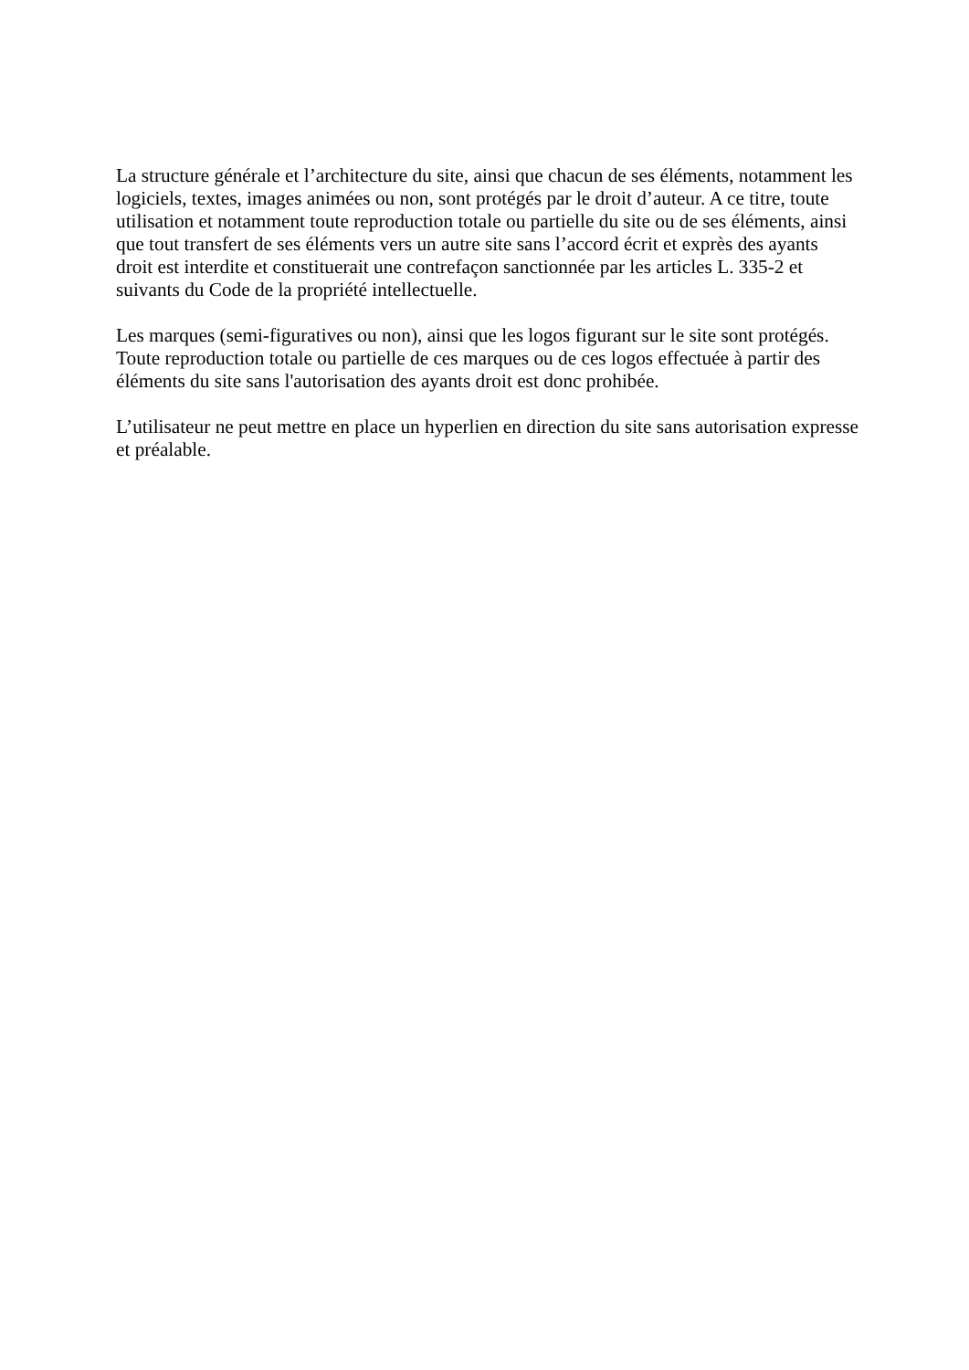La structure générale et l’architecture du site, ainsi que chacun de ses éléments, notamment les logiciels, textes, images animées ou non, sont protégés par le droit d’auteur. A ce titre, toute utilisation et notamment toute reproduction totale ou partielle du site ou de ses éléments, ainsi que tout transfert de ses éléments vers un autre site sans l’accord écrit et exprès des ayants droit est interdite et constituerait une contrefaçon sanctionnée par les articles L. 335-2 et suivants du Code de la propriété intellectuelle.
Les marques (semi-figuratives ou non), ainsi que les logos figurant sur le site sont protégés.
Toute reproduction totale ou partielle de ces marques ou de ces logos effectuée à partir des éléments du site sans l'autorisation des ayants droit est donc prohibée.
L’utilisateur ne peut mettre en place un hyperlien en direction du site sans autorisation expresse et préalable.